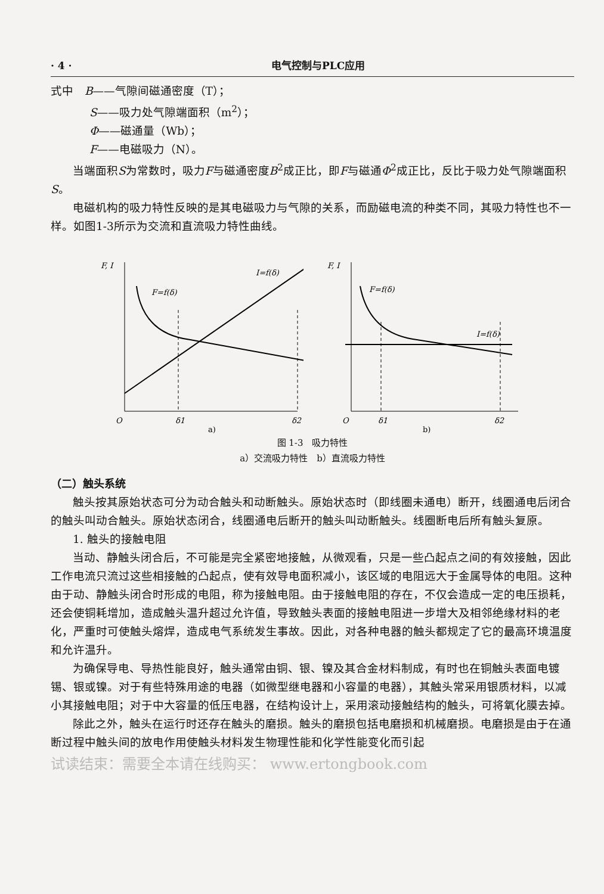· 4 · 电气控制与PLC应用
式中　B——气隙间磁通密度（T）；
S——吸力处气隙端面积（m<sup>2</sup>）；
Φ——磁通量（Wb）；
F——电磁吸力（N）。
当端面积S为常数时，吸力F与磁通密度B<sup>2</sup>成正比，即F与磁通Φ<sup>2</sup>成正比，反比于吸力处气隙端面积S。
电磁机构的吸力特性反映的是其电磁吸力与气隙的关系，而励磁电流的种类不同，其吸力特性也不一样。如图1-3所示为交流和直流吸力特性曲线。
F, I
I=f(δ)
F=f(δ)
O
δ1
δ2
a)
F, I
F=f(δ)
I=f(δ)
O
δ1
δ2
b)
图 1-3　吸力特性
a）交流吸力特性　b）直流吸力特性
（二）触头系统
触头按其原始状态可分为动合触头和动断触头。原始状态时（即线圈未通电）断开，线圈通电后闭合的触头叫动合触头。原始状态闭合，线圈通电后断开的触头叫动断触头。线圈断电后所有触头复原。
1. 触头的接触电阻
当动、静触头闭合后，不可能是完全紧密地接触，从微观看，只是一些凸起点之间的有效接触，因此工作电流只流过这些相接触的凸起点，使有效导电面积减小，该区域的电阻远大于金属导体的电阻。这种由于动、静触头闭合时形成的电阻，称为接触电阻。由于接触电阻的存在，不仅会造成一定的电压损耗，还会使铜耗增加，造成触头温升超过允许值，导致触头表面的接触电阻进一步增大及相邻绝缘材料的老化，严重时可使触头熔焊，造成电气系统发生事故。因此，对各种电器的触头都规定了它的最高环境温度和允许温升。
为确保导电、导热性能良好，触头通常由铜、银、镍及其合金材料制成，有时也在铜触头表面电镀锡、银或镍。对于有些特殊用途的电器（如微型继电器和小容量的电器），其触头常采用银质材料，以减小其接触电阻；对于中大容量的低压电器，在结构设计上，采用滚动接触结构的触头，可将氧化膜去掉。
除此之外，触头在运行时还存在触头的磨损。触头的磨损包括电磨损和机械磨损。电磨损是由于在通断过程中触头间的放电作用使触头材料发生物理性能和化学性能变化而引起
试读结束：需要全本请在线购买： www.ertongbook.com